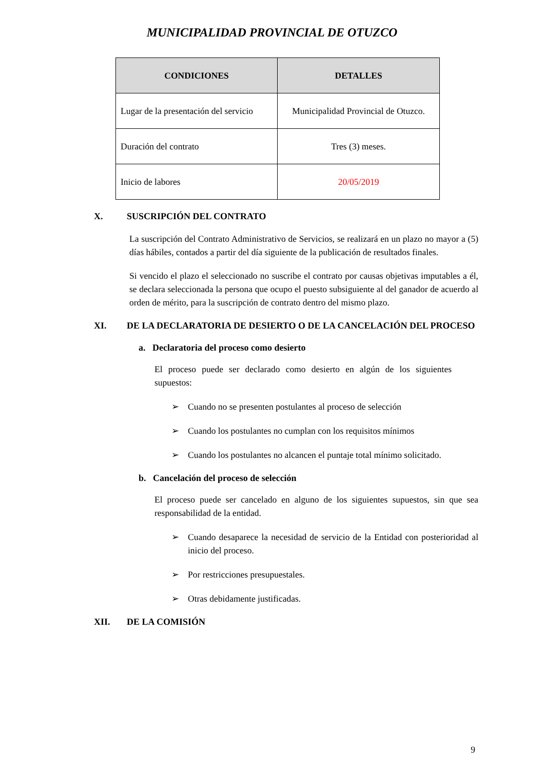MUNICIPALIDAD PROVINCIAL DE OTUZCO
| CONDICIONES | DETALLES |
| --- | --- |
| Lugar de la presentación del servicio | Municipalidad Provincial de Otuzco. |
| Duración del contrato | Tres (3) meses. |
| Inicio de labores | 20/05/2019 |
X. SUSCRIPCIÓN DEL CONTRATO
La suscripción del Contrato Administrativo de Servicios, se realizará en un plazo no mayor a (5) días hábiles, contados a partir del día siguiente de la publicación de resultados finales.
Si vencido el plazo el seleccionado no suscribe el contrato por causas objetivas imputables a él, se declara seleccionada la persona que ocupo el puesto subsiguiente al del ganador de acuerdo al orden de mérito, para la suscripción de contrato dentro del mismo plazo.
XI. DE LA DECLARATORIA DE DESIERTO O DE LA CANCELACIÓN DEL PROCESO
a. Declaratoria del proceso como desierto
El proceso puede ser declarado como desierto en algún de los siguientes supuestos:
➢ Cuando no se presenten postulantes al proceso de selección
➢ Cuando los postulantes no cumplan con los requisitos mínimos
➢ Cuando los postulantes no alcancen el puntaje total mínimo solicitado.
b. Cancelación del proceso de selección
El proceso puede ser cancelado en alguno de los siguientes supuestos, sin que sea responsabilidad de la entidad.
➢ Cuando desaparece la necesidad de servicio de la Entidad con posterioridad al inicio del proceso.
➢ Por restricciones presupuestales.
➢ Otras debidamente justificadas.
XII. DE LA COMISIÓN
9